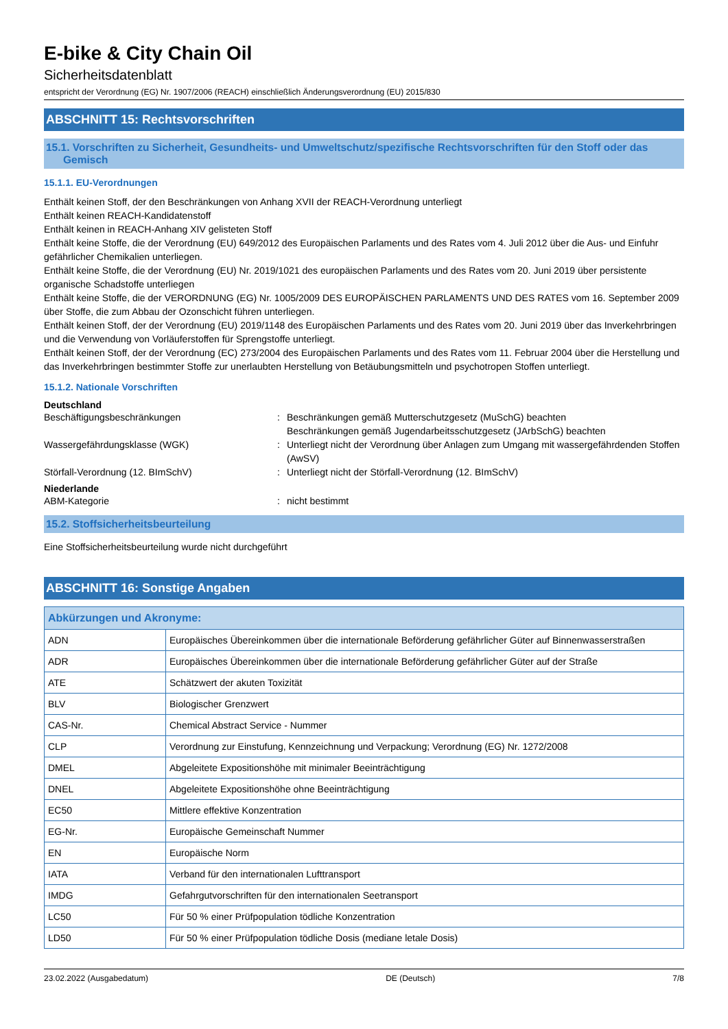E-bike & City Chain Oil
Sicherheitsdatenblatt
entspricht der Verordnung (EG) Nr. 1907/2006 (REACH) einschließlich Änderungsverordnung (EU) 2015/830
ABSCHNITT 15: Rechtsvorschriften
15.1. Vorschriften zu Sicherheit, Gesundheits- und Umweltschutz/spezifische Rechtsvorschriften für den Stoff oder das Gemisch
15.1.1. EU-Verordnungen
Enthält keinen Stoff, der den Beschränkungen von Anhang XVII der REACH-Verordnung unterliegt
Enthält keinen REACH-Kandidatenstoff
Enthält keinen in REACH-Anhang XIV gelisteten Stoff
Enthält keine Stoffe, die der Verordnung (EU) 649/2012 des Europäischen Parlaments und des Rates vom 4. Juli 2012 über die Aus- und Einfuhr gefährlicher Chemikalien unterliegen.
Enthält keine Stoffe, die der Verordnung (EU) Nr. 2019/1021 des europäischen Parlaments und des Rates vom 20. Juni 2019 über persistente organische Schadstoffe unterliegen
Enthält keine Stoffe, die der VERORDNUNG (EG) Nr. 1005/2009 DES EUROPÄISCHEN PARLAMENTS UND DES RATES vom 16. September 2009 über Stoffe, die zum Abbau der Ozonschicht führen unterliegen.
Enthält keinen Stoff, der der Verordnung (EU) 2019/1148 des Europäischen Parlaments und des Rates vom 20. Juni 2019 über das Inverkehrbringen und die Verwendung von Vorläuferstoffen für Sprengstoffe unterliegt.
Enthält keinen Stoff, der der Verordnung (EC) 273/2004 des Europäischen Parlaments und des Rates vom 11. Februar 2004 über die Herstellung und das Inverkehrbringen bestimmter Stoffe zur unerlaubten Herstellung von Betäubungsmitteln und psychotropen Stoffen unterliegt.
15.1.2. Nationale Vorschriften
Deutschland
Beschäftigungsbeschränkungen : Beschränkungen gemäß Mutterschutzgesetz (MuSchG) beachten
Beschränkungen gemäß Jugendarbeitsschutzgesetz (JArbSchG) beachten
Wassergefährdungsklasse (WGK) : Unterliegt nicht der Verordnung über Anlagen zum Umgang mit wassergefährdenden Stoffen (AwSV)
Störfall-Verordnung (12. BImSchV) : Unterliegt nicht der Störfall-Verordnung (12. BImSchV)
Niederlande
ABM-Kategorie : nicht bestimmt
15.2. Stoffsicherheitsbeurteilung
Eine Stoffsicherheitsbeurteilung wurde nicht durchgeführt
ABSCHNITT 16: Sonstige Angaben
| Abkürzungen und Akronyme: | |
| --- | --- |
| ADN | Europäisches Übereinkommen über die internationale Beförderung gefährlicher Güter auf Binnenwasserstraßen |
| ADR | Europäisches Übereinkommen über die internationale Beförderung gefährlicher Güter auf der Straße |
| ATE | Schätzwert der akuten Toxizität |
| BLV | Biologischer Grenzwert |
| CAS-Nr. | Chemical Abstract Service - Nummer |
| CLP | Verordnung zur Einstufung, Kennzeichnung und Verpackung; Verordnung (EG) Nr. 1272/2008 |
| DMEL | Abgeleitete Expositionshöhe mit minimaler Beeinträchtigung |
| DNEL | Abgeleitete Expositionshöhe ohne Beeinträchtigung |
| EC50 | Mittlere effektive Konzentration |
| EG-Nr. | Europäische Gemeinschaft Nummer |
| EN | Europäische Norm |
| IATA | Verband für den internationalen Lufttransport |
| IMDG | Gefahrgutvorschriften für den internationalen Seetransport |
| LC50 | Für 50 % einer Prüfpopulation tödliche Konzentration |
| LD50 | Für 50 % einer Prüfpopulation tödliche Dosis (mediane letale Dosis) |
23.02.2022 (Ausgabedatum) DE (Deutsch) 7/8